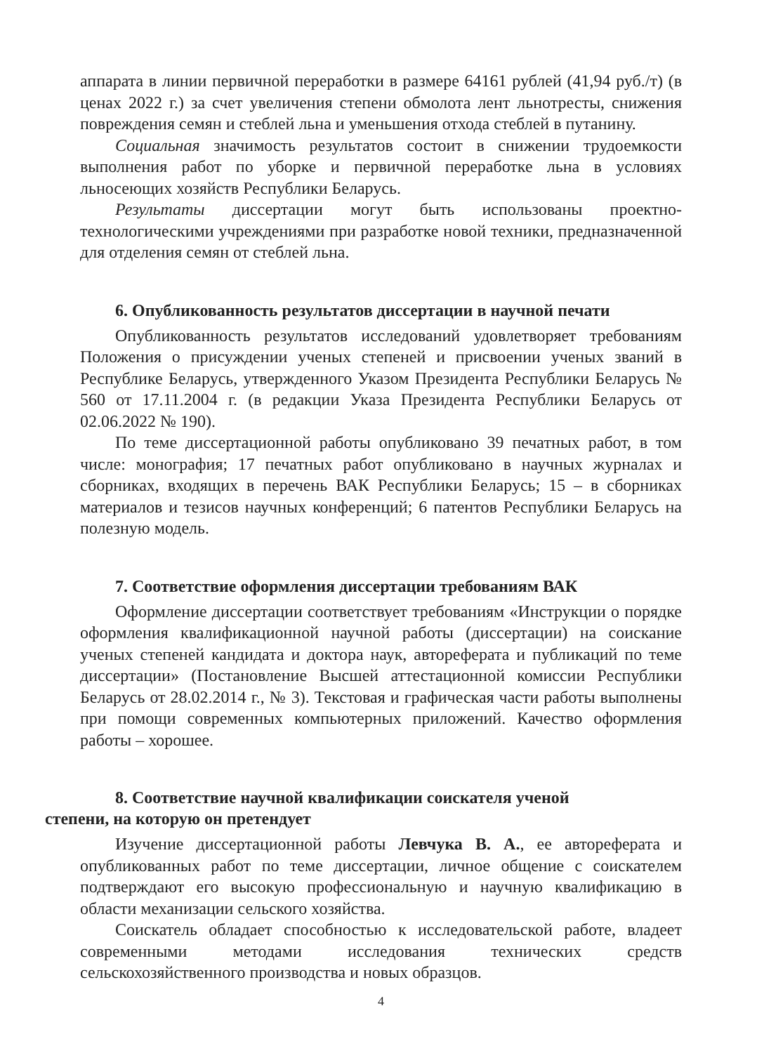аппарата в линии первичной переработки в размере 64161 рублей (41,94 руб./т) (в ценах 2022 г.) за счет увеличения степени обмолота лент льнотресты, снижения повреждения семян и стеблей льна и уменьшения отхода стеблей в путанину.
Социальная значимость результатов состоит в снижении трудоемкости выполнения работ по уборке и первичной переработке льна в условиях льносеющих хозяйств Республики Беларусь.
Результаты диссертации могут быть использованы проектно-технологическими учреждениями при разработке новой техники, предназначенной для отделения семян от стеблей льна.
6. Опубликованность результатов диссертации в научной печати
Опубликованность результатов исследований удовлетворяет требованиям Положения о присуждении ученых степеней и присвоении ученых званий в Республике Беларусь, утвержденного Указом Президента Республики Беларусь № 560 от 17.11.2004 г. (в редакции Указа Президента Республики Беларусь от 02.06.2022 № 190).
По теме диссертационной работы опубликовано 39 печатных работ, в том числе: монография; 17 печатных работ опубликовано в научных журналах и сборниках, входящих в перечень ВАК Республики Беларусь; 15 – в сборниках материалов и тезисов научных конференций; 6 патентов Республики Беларусь на полезную модель.
7. Соответствие оформления диссертации требованиям ВАК
Оформление диссертации соответствует требованиям «Инструкции о порядке оформления квалификационной научной работы (диссертации) на соискание ученых степеней кандидата и доктора наук, автореферата и публикаций по теме диссертации» (Постановление Высшей аттестационной комиссии Республики Беларусь от 28.02.2014 г., № 3). Текстовая и графическая части работы выполнены при помощи современных компьютерных приложений. Качество оформления работы – хорошее.
8. Соответствие научной квалификации соискателя ученой
степени, на которую он претендует
Изучение диссертационной работы Левчука В. А., ее автореферата и опубликованных работ по теме диссертации, личное общение с соискателем подтверждают его высокую профессиональную и научную квалификацию в области механизации сельского хозяйства.
Соискатель обладает способностью к исследовательской работе, владеет современными методами исследования технических средств сельскохозяйственного производства и новых образцов.
4